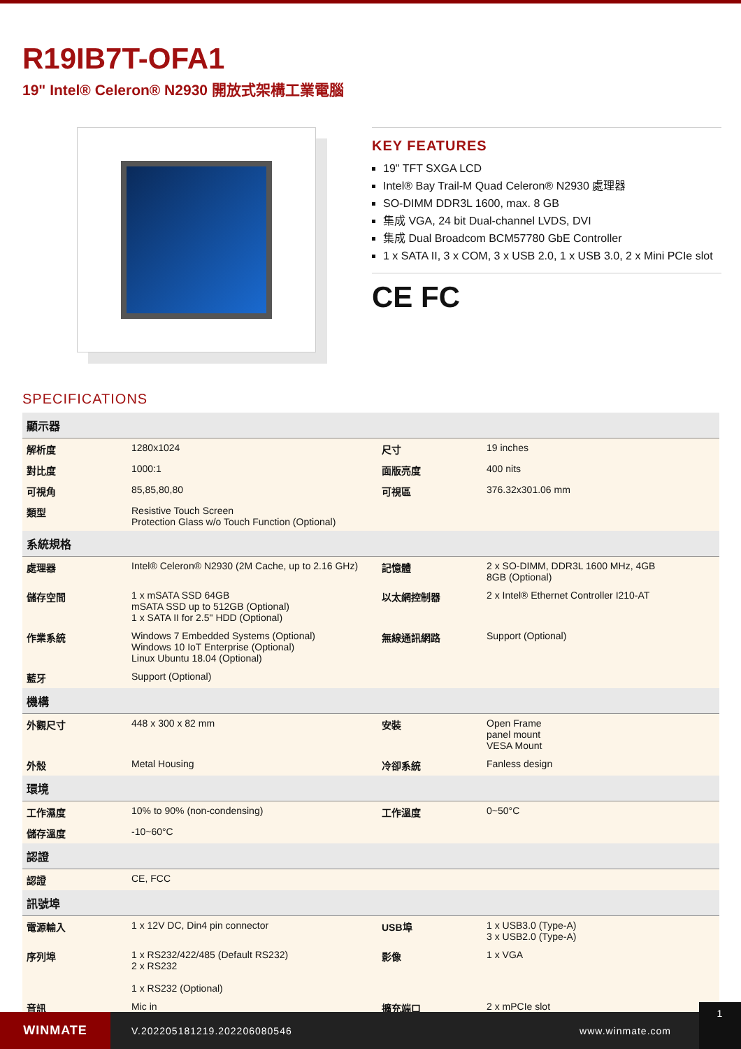R19IB7T-OFA1
19" Intel® Celeron® N2930 開放式架構工業電腦
KEY FEATURES
19" TFT SXGA LCD
Intel® Bay Trail-M Quad Celeron® N2930 處理器
SO-DIMM DDR3L 1600, max. 8 GB
集成 VGA, 24 bit Dual-channel LVDS, DVI
集成 Dual Broadcom BCM57780 GbE Controller
1 x SATA II, 3 x COM, 3 x USB 2.0, 1 x USB 3.0, 2 x Mini PCIe slot
CE FC
SPECIFICATIONS
| 顯示器 | | | |
| --- | --- | --- | --- |
| 解析度 | 1280x1024 | 尺寸 | 19 inches |
| 對比度 | 1000:1 | 面版亮度 | 400 nits |
| 可視角 | 85,85,80,80 | 可視區 | 376.32x301.06 mm |
| 類型 | Resistive Touch Screen Protection Glass w/o Touch Function (Optional) | | |
| 系統規格 | | | |
| 處理器 | Intel® Celeron® N2930 (2M Cache, up to 2.16 GHz) | 記憶體 | 2 x SO-DIMM, DDR3L 1600 MHz, 4GB 8GB (Optional) |
| 儲存空間 | 1 x mSATA SSD 64GB mSATA SSD up to 512GB (Optional) 1 x SATA II for 2.5" HDD (Optional) | 以太網控制器 | 2 x Intel® Ethernet Controller I210-AT |
| 作業系統 | Windows 7 Embedded Systems (Optional) Windows 10 IoT Enterprise (Optional) Linux Ubuntu 18.04 (Optional) | 無線通訊網路 | Support (Optional) |
| 藍牙 | Support (Optional) | | |
| 機構 | | | |
| 外觀尺寸 | 448 x 300 x 82 mm | 安裝 | Open Frame panel mount VESA Mount |
| 外殼 | Metal Housing | 冷卻系統 | Fanless design |
| 環境 | | | |
| 工作濕度 | 10% to 90% (non-condensing) | 工作溫度 | 0~50°C |
| 儲存溫度 | -10~60°C | | |
| 認證 | | | |
| 認證 | CE, FCC | | |
| 訊號埠 | | | |
| 電源輸入 | 1 x 12V DC, Din4 pin connector | USB埠 | 1 x USB3.0 (Type-A) 3 x USB2.0 (Type-A) |
| 序列埠 | 1 x RS232/422/485 (Default RS232) 2 x RS232 1 x RS232 (Optional) | 影像 | 1 x VGA |
| 音訊 | Mic in | 擴充端口 | 2 x mPCIe slot |
WINMATE
V.202205181219.202206080546 www.winmate.com
1